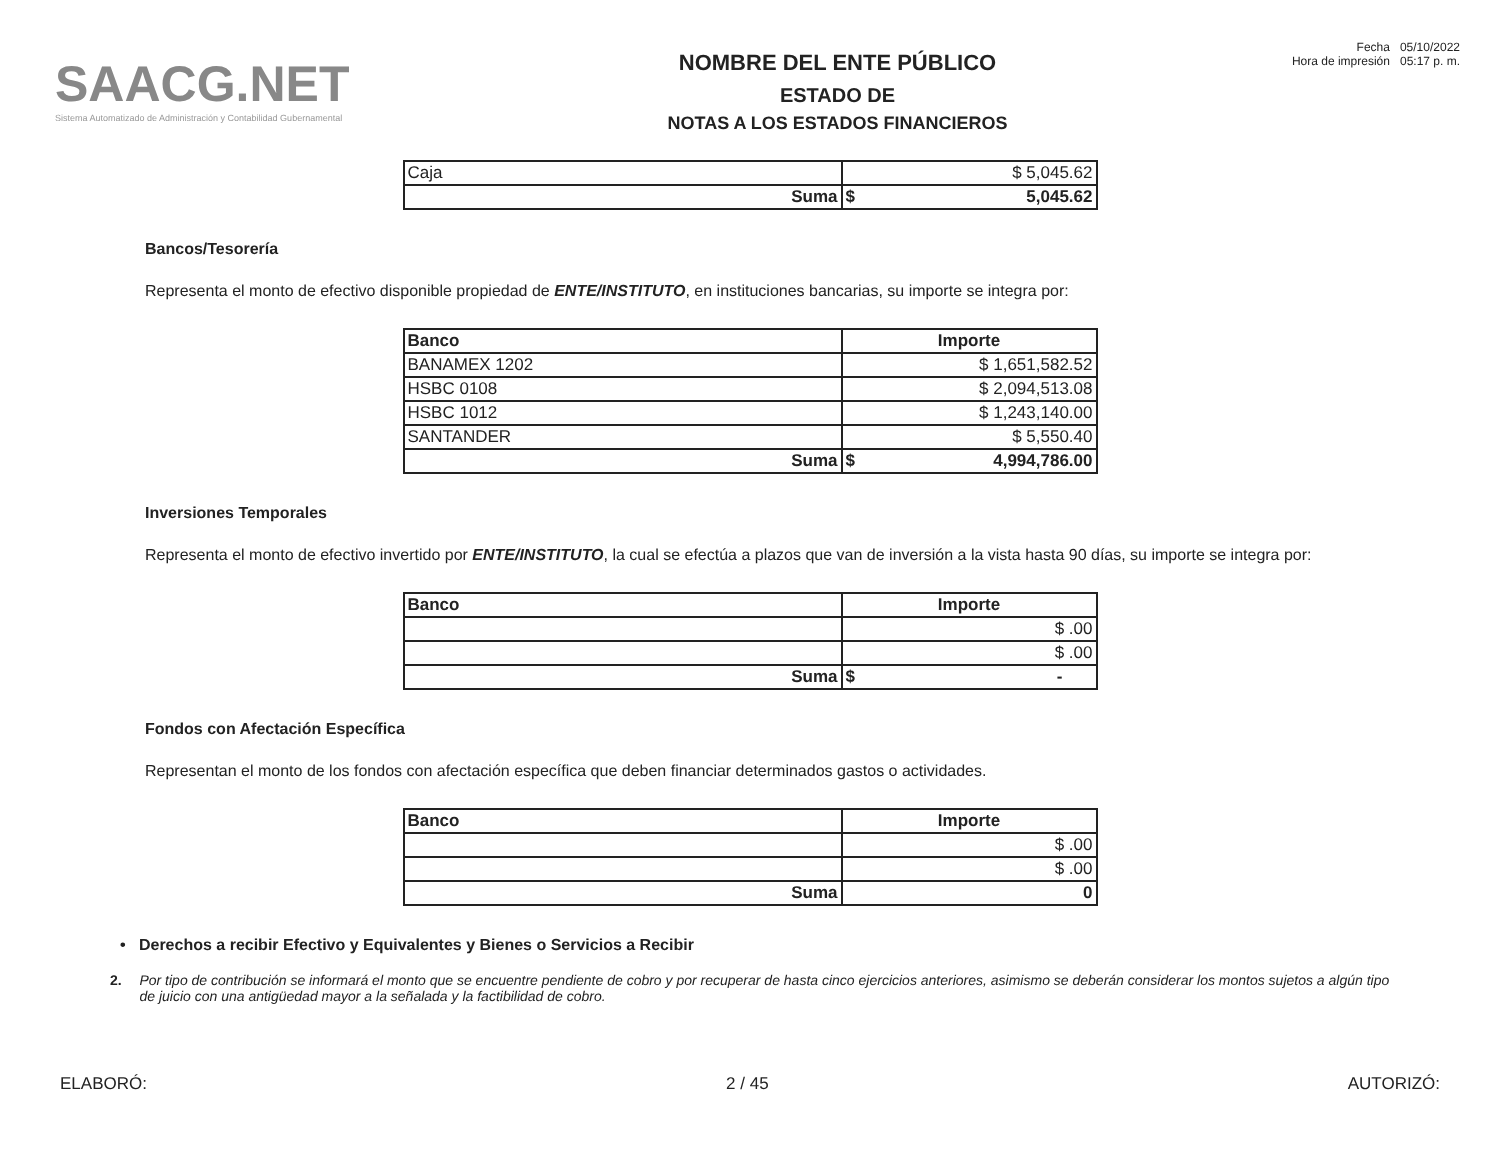SAACG.NET
Sistema Automatizado de Administración y Contabilidad Gubernamental
NOMBRE DEL ENTE PÚBLICO
ESTADO DE
NOTAS A LOS ESTADOS FINANCIEROS
Fecha 05/10/2022
Hora de impresión 05:17 p. m.
| Caja | $ 5,045.62 |
| Suma | $ 5,045.62 |
Bancos/Tesorería
Representa el monto de efectivo disponible propiedad de ENTE/INSTITUTO, en instituciones bancarias, su importe se integra por:
| Banco | Importe |
| --- | --- |
| BANAMEX 1202 | $ 1,651,582.52 |
| HSBC 0108 | $ 2,094,513.08 |
| HSBC 1012 | $ 1,243,140.00 |
| SANTANDER | $ 5,550.40 |
| Suma | $ 4,994,786.00 |
Inversiones Temporales
Representa el monto de efectivo invertido por ENTE/INSTITUTO, la cual se efectúa a plazos que van de inversión a la vista hasta 90 días, su importe se integra por:
| Banco | Importe |
| --- | --- |
| | $ .00 |
| | $ .00 |
| Suma | $ - |
Fondos con Afectación Específica
Representan el monto de los fondos con afectación específica que deben financiar determinados gastos o actividades.
| Banco | Importe |
| --- | --- |
| | $ .00 |
| | $ .00 |
| Suma | 0 |
• Derechos a recibir Efectivo y Equivalentes y Bienes o Servicios a Recibir
2. Por tipo de contribución se informará el monto que se encuentre pendiente de cobro y por recuperar de hasta cinco ejercicios anteriores, asimismo se deberán considerar los montos sujetos a algún tipo de juicio con una antigüedad mayor a la señalada y la factibilidad de cobro.
ELABORÓ: 2 / 45 AUTORIZÓ: